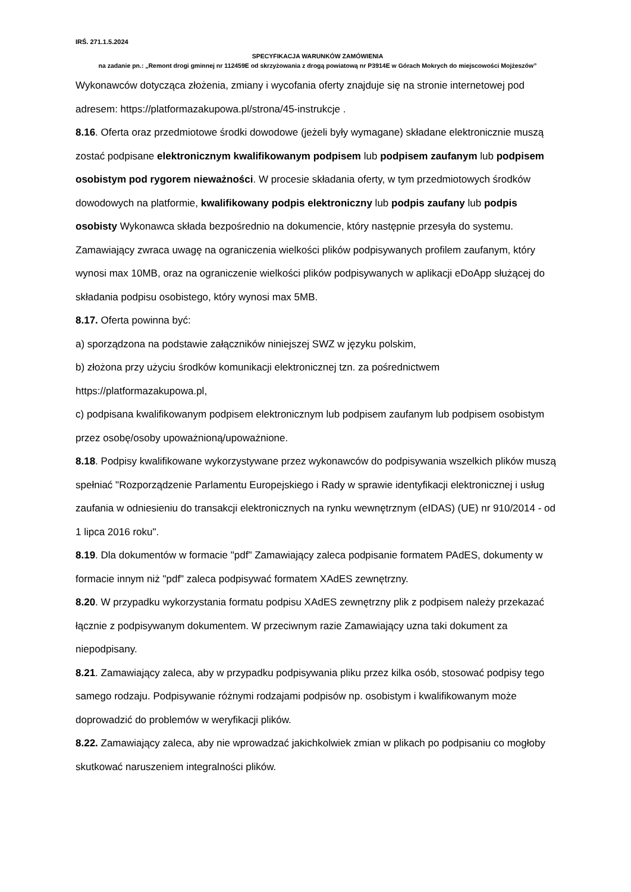IRŚ. 271.1.5.2024
SPECYFIKACJA WARUNKÓW ZAMÓWIENIA
na zadanie pn.: „Remont drogi gminnej nr 112459E od skrzyżowania z drogą powiatową nr P3914E w Górach Mokrych do miejscowości Mojżeszów”
Wykonawców dotycząca złożenia, zmiany i wycofania oferty znajduje się na stronie internetowej pod adresem: https://platformazakupowa.pl/strona/45-instrukcje .
8.16. Oferta oraz przedmiotowe środki dowodowe (jeżeli były wymagane) składane elektronicznie muszą zostać podpisane elektronicznym kwalifikowanym podpisem lub podpisem zaufanym lub podpisem osobistym pod rygorem nieważności. W procesie składania oferty, w tym przedmiotowych środków dowodowych na platformie, kwalifikowany podpis elektroniczny lub podpis zaufany lub podpis osobisty Wykonawca składa bezpośrednio na dokumencie, który następnie przesyła do systemu.
Zamawiający zwraca uwagę na ograniczenia wielkości plików podpisywanych profilem zaufanym, który wynosi max 10MB, oraz na ograniczenie wielkości plików podpisywanych w aplikacji eDoApp służącej do składania podpisu osobistego, który wynosi max 5MB.
8.17. Oferta powinna być:
a) sporządzona na podstawie załączników niniejszej SWZ w języku polskim,
b) złożona przy użyciu środków komunikacji elektronicznej tzn. za pośrednictwem https://platformazakupowa.pl,
c) podpisana kwalifikowanym podpisem elektronicznym lub podpisem zaufanym lub podpisem osobistym przez osobę/osoby upoważnioną/upoważnione.
8.18. Podpisy kwalifikowane wykorzystywane przez wykonawców do podpisywania wszelkich plików muszą spełniać "Rozporządzenie Parlamentu Europejskiego i Rady w sprawie identyfikacji elektronicznej i usług zaufania w odniesieniu do transakcji elektronicznych na rynku wewnętrznym (eIDAS) (UE) nr 910/2014 - od 1 lipca 2016 roku".
8.19. Dla dokumentów w formacie "pdf" Zamawiający zaleca podpisanie formatem PAdES, dokumenty w formacie innym niż "pdf" zaleca podpisywać formatem XAdES zewnętrzny.
8.20. W przypadku wykorzystania formatu podpisu XAdES zewnętrzny plik z podpisem należy przekazać łącznie z podpisywanym dokumentem. W przeciwnym razie Zamawiający uzna taki dokument za niepodpisany.
8.21. Zamawiający zaleca, aby w przypadku podpisywania pliku przez kilka osób, stosować podpisy tego samego rodzaju. Podpisywanie różnymi rodzajami podpisów np. osobistym i kwalifikowanym może doprowadzić do problemów w weryfikacji plików.
8.22. Zamawiający zaleca, aby nie wprowadzać jakichkolwiek zmian w plikach po podpisaniu co mogłoby skutkować naruszeniem integralności plików.